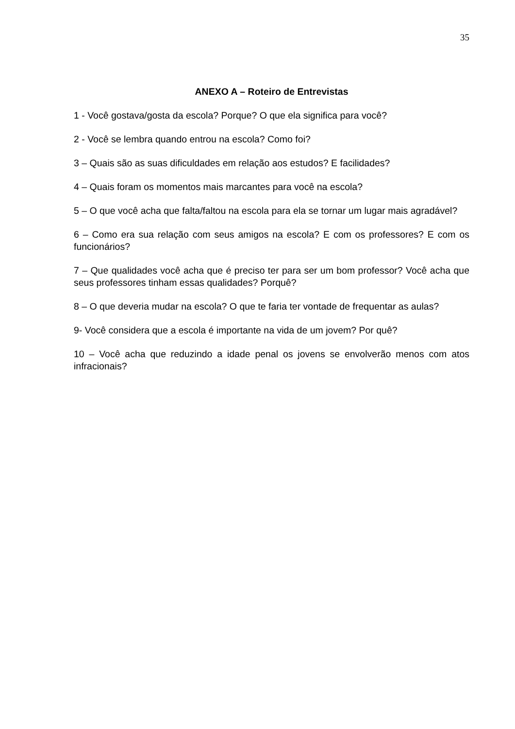35
ANEXO A – Roteiro de Entrevistas
1 - Você gostava/gosta da escola? Porque? O que ela significa para você?
2 - Você se lembra quando entrou na escola? Como foi?
3 – Quais são as suas dificuldades em relação aos estudos? E facilidades?
4 – Quais foram os momentos mais marcantes para você na escola?
5 – O que você acha que falta/faltou na escola para ela se tornar um lugar mais agradável?
6 – Como era sua relação com seus amigos na escola? E com os professores? E com os funcionários?
7 – Que qualidades você acha que é preciso ter para ser um bom professor? Você acha que seus professores tinham essas qualidades? Porquê?
8 – O que deveria mudar na escola? O que te faria ter vontade de frequentar as aulas?
9- Você considera que a escola é importante na vida de um jovem? Por quê?
10 – Você acha que reduzindo a idade penal os jovens se envolverão menos com atos infracionais?